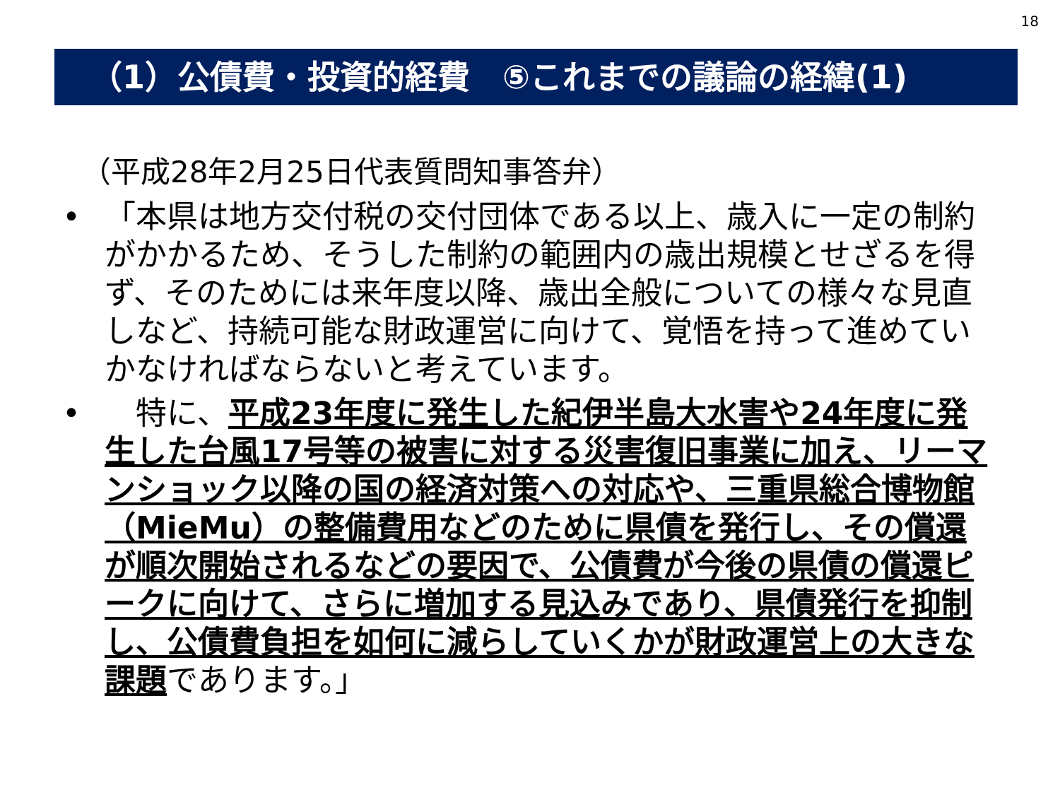18
（1）公債費・投資的経費　⑤これまでの議論の経緯(1)
（平成28年2月25日代表質問知事答弁）
• 「本県は地方交付税の交付団体である以上、歳入に一定の制約がかかるため、そうした制約の範囲内の歳出規模とせざるを得ず、そのためには来年度以降、歳出全般についての様々な見直しなど、持続可能な財政運営に向けて、覚悟を持って進めていかなければならないと考えています。
•　特に、平成23年度に発生した紀伊半島大水害や24年度に発生した台風17号等の被害に対する災害復旧事業に加え、リーマンショック以降の国の経済対策への対応や、三重県総合博物館（MieMu）の整備費用などのために県債を発行し、その償還が順次開始されるなどの要因で、公債費が今後の県債の償還ピークに向けて、さらに増加する見込みであり、県債発行を抑制し、公債費負担を如何に減らしていくかが財政運営上の大きな課題であります。」